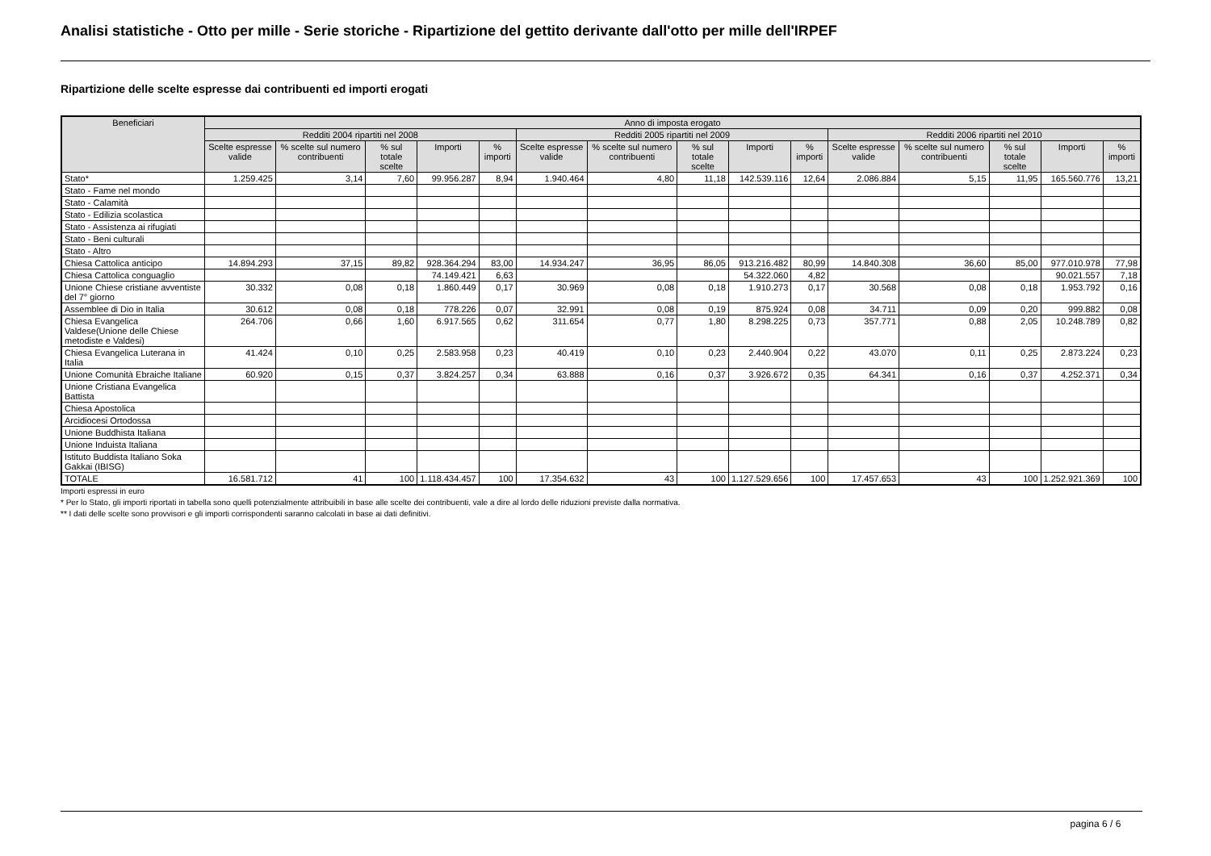Analisi statistiche - Otto per mille - Serie storiche - Ripartizione del gettito derivante dall'otto per mille dell'IRPEF
Ripartizione delle scelte espresse dai contribuenti ed importi erogati
| Beneficiari | Anno di imposta erogato | | | | | | | | | | | | | | |
| --- | --- | --- | --- | --- | --- | --- | --- | --- | --- | --- | --- | --- | --- | --- | --- |
| | Redditi 2004 ripartiti nel 2008 | | | | | Redditi 2005 ripartiti nel 2009 | | | | | Redditi 2006 ripartiti nel 2010 | | | | |
| | Scelte espresse valide | % scelte sul numero contribuenti | % sul totale scelte | Importi | % importi | Scelte espresse valide | % scelte sul numero contribuenti | % sul totale scelte | Importi | % importi | Scelte espresse valide | % scelte sul numero contribuenti | % sul totale scelte | Importi | % importi |
| Stato* | 1.259.425 | 3,14 | 7,60 | 99.956.287 | 8,94 | 1.940.464 | 4,80 | 11,18 | 142.539.116 | 12,64 | 2.086.884 | 5,15 | 11,95 | 165.560.776 | 13,21 |
| Stato - Fame nel mondo | | | | | | | | | | | | | | | |
| Stato - Calamità | | | | | | | | | | | | | | | |
| Stato - Edilizia scolastica | | | | | | | | | | | | | | | |
| Stato - Assistenza ai rifugiati | | | | | | | | | | | | | | | |
| Stato - Beni culturali | | | | | | | | | | | | | | | |
| Stato - Altro | | | | | | | | | | | | | | | |
| Chiesa Cattolica anticipo | 14.894.293 | 37,15 | 89,82 | 928.364.294 | 83,00 | 14.934.247 | 36,95 | 86,05 | 913.216.482 | 80,99 | 14.840.308 | 36,60 | 85,00 | 977.010.978 | 77,98 |
| Chiesa Cattolica conguaglio | | | | 74.149.421 | 6,63 | | | | 54.322.060 | 4,82 | | | | 90.021.557 | 7,18 |
| Unione Chiese cristiane avventiste del 7° giorno | 30.332 | 0,08 | 0,18 | 1.860.449 | 0,17 | 30.969 | 0,08 | 0,18 | 1.910.273 | 0,17 | 30.568 | 0,08 | 0,18 | 1.953.792 | 0,16 |
| Assemblee di Dio in Italia | 30.612 | 0,08 | 0,18 | 778.226 | 0,07 | 32.991 | 0,08 | 0,19 | 875.924 | 0,08 | 34.711 | 0,09 | 0,20 | 999.882 | 0,08 |
| Chiesa Evangelica Valdese(Unione delle Chiese metodiste e Valdesi) | 264.706 | 0,66 | 1,60 | 6.917.565 | 0,62 | 311.654 | 0,77 | 1,80 | 8.298.225 | 0,73 | 357.771 | 0,88 | 2,05 | 10.248.789 | 0,82 |
| Chiesa Evangelica Luterana in Italia | 41.424 | 0,10 | 0,25 | 2.583.958 | 0,23 | 40.419 | 0,10 | 0,23 | 2.440.904 | 0,22 | 43.070 | 0,11 | 0,25 | 2.873.224 | 0,23 |
| Unione Comunità Ebraiche Italiane | 60.920 | 0,15 | 0,37 | 3.824.257 | 0,34 | 63.888 | 0,16 | 0,37 | 3.926.672 | 0,35 | 64.341 | 0,16 | 0,37 | 4.252.371 | 0,34 |
| Unione Cristiana Evangelica Battista | | | | | | | | | | | | | | | |
| Chiesa Apostolica | | | | | | | | | | | | | | | |
| Arcidiocesi Ortodossa | | | | | | | | | | | | | | | |
| Unione Buddhista Italiana | | | | | | | | | | | | | | | |
| Unione Induista Italiana | | | | | | | | | | | | | | | |
| Istituto Buddista Italiano Soka Gakkai (IBISG) | | | | | | | | | | | | | | | |
| TOTALE | 16.581.712 | 41 | 100 | 1.118.434.457 | 100 | 17.354.632 | 43 | 100 | 1.127.529.656 | 100 | 17.457.653 | 43 | 100 | 1.252.921.369 | 100 |
Importi espressi in euro
* Per lo Stato, gli importi riportati in tabella sono quelli potenzialmente attribuibili in base alle scelte dei contribuenti, vale a dire al lordo delle riduzioni previste dalla normativa.
** I dati delle scelte sono provvisori e gli importi corrispondenti saranno calcolati in base ai dati definitivi.
pagina 6 / 6